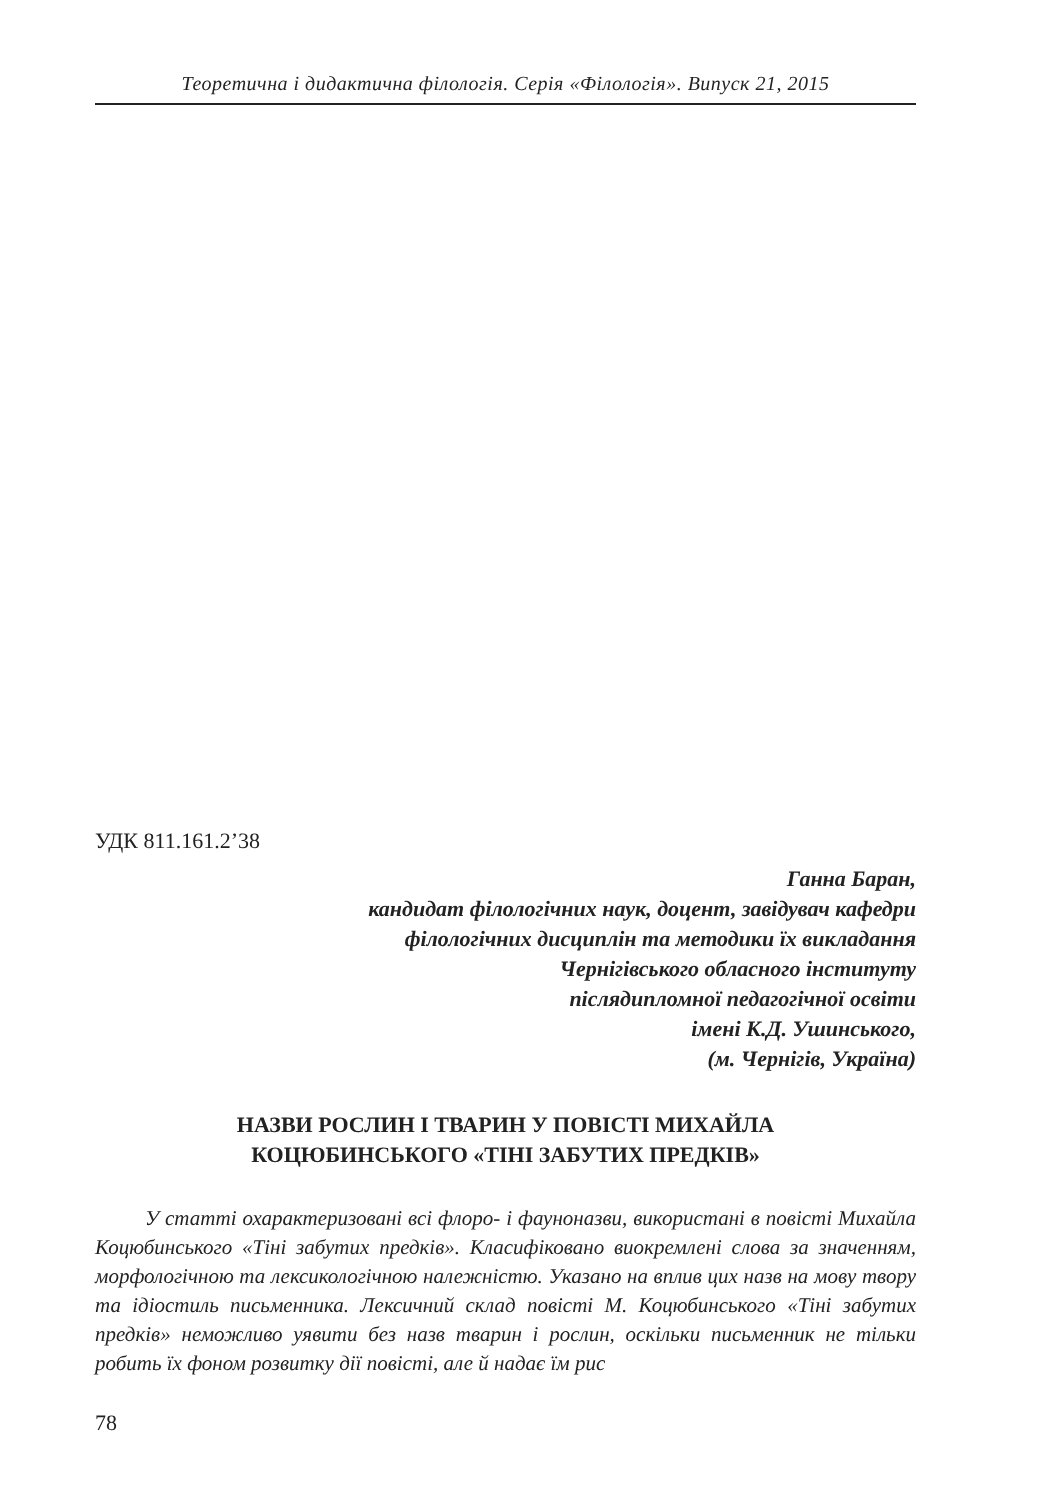Теоретична і дидактична філологія. Серія «Філологія». Випуск 21, 2015
УДК 811.161.2’38
Ганна Баран,
кандидат філологічних наук, доцент, завідувач кафедри
філологічних дисциплін та методики їх викладання
Чернігівського обласного інституту
післядипломної педагогічної освіти
імені К.Д. Ушинського,
(м. Чернігів, Україна)
НАЗВИ РОСЛИН І ТВАРИН У ПОВІСТІ МИХАЙЛА
КОЦЮБИНСЬКОГО «ТІНІ ЗАБУТИХ ПРЕДКІВ»
У статті охарактеризовані всі флоро- і фауноназви, використані в повісті Михайла Коцюбинського «Тіні забутих предків». Класифіковано виокремлені слова за значенням, морфологічною та лексикологічною належністю. Указано на вплив цих назв на мову твору та ідіостиль письменника. Лексичний склад повісті М. Коцюбинського «Тіні забутих предків» неможливо уявити без назв тварин і рослин, оскільки письменник не тільки робить їх фоном розвитку дії повісті, але й надає їм рис
78